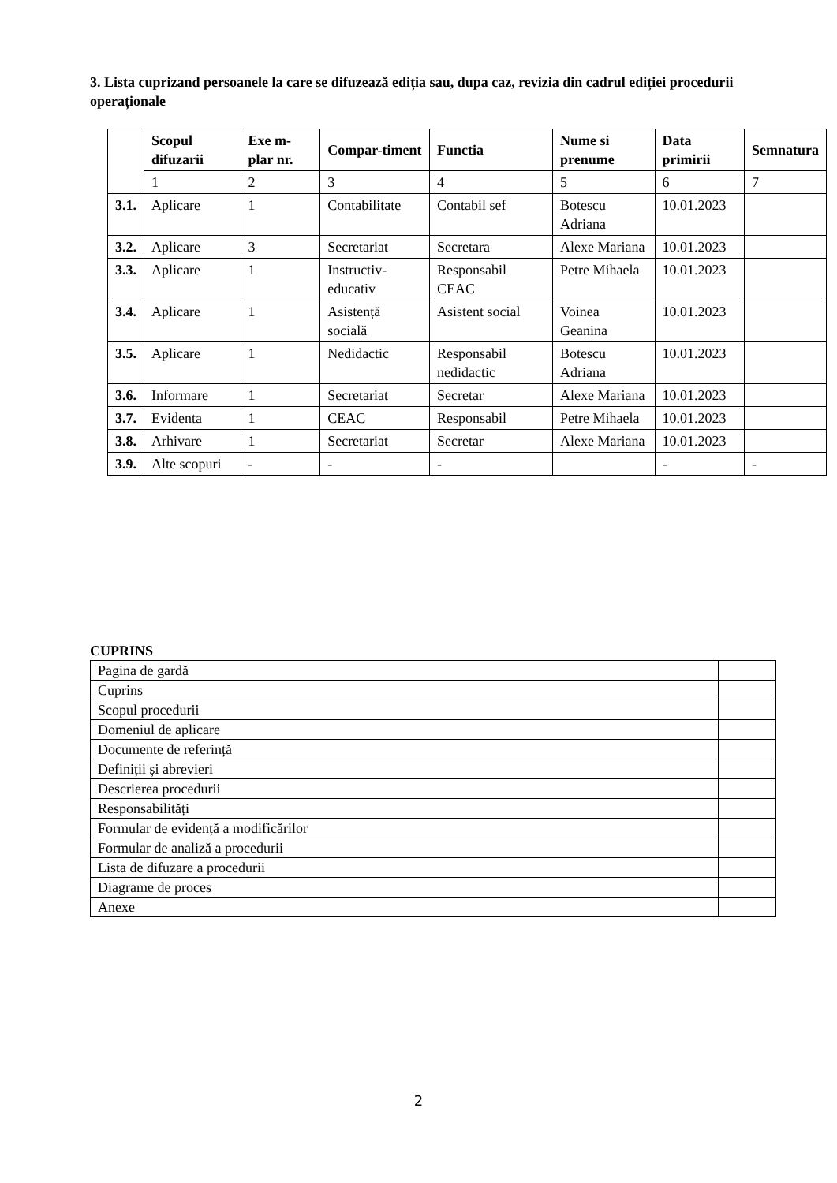3. Lista cuprizand persoanele la care se difuzează ediția sau, dupa caz, revizia din cadrul ediției procedurii operaționale
| | Scopul difuzarii | Exe m-plar nr. | Compar-timent | Functia | Nume si prenume | Data primirii | Semnatura |
| --- | --- | --- | --- | --- | --- | --- | --- |
| | 1 | 2 | 3 | 4 | 5 | 6 | 7 |
| 3.1. | Aplicare | 1 | Contabilitate | Contabil sef | Botescu Adriana | 10.01.2023 | |
| 3.2. | Aplicare | 3 | Secretariat | Secretara | Alexe Mariana | 10.01.2023 | |
| 3.3. | Aplicare | 1 | Instructiv-educativ | Responsabil CEAC | Petre Mihaela | 10.01.2023 | |
| 3.4. | Aplicare | 1 | Asistență socială | Asistent social | Voinea Geanina | 10.01.2023 | |
| 3.5. | Aplicare | 1 | Nedidactic | Responsabil nedidactic | Botescu Adriana | 10.01.2023 | |
| 3.6. | Informare | 1 | Secretariat | Secretar | Alexe Mariana | 10.01.2023 | |
| 3.7. | Evidenta | 1 | CEAC | Responsabil | Petre Mihaela | 10.01.2023 | |
| 3.8. | Arhivare | 1 | Secretariat | Secretar | Alexe Mariana | 10.01.2023 | |
| 3.9. | Alte scopuri | - | - | - | | - | - |
CUPRINS
| Pagina de gardă | |
| Cuprins | |
| Scopul procedurii | |
| Domeniul de aplicare | |
| Documente de referință | |
| Definiții și abrevieri | |
| Descrierea procedurii | |
| Responsabilități | |
| Formular de evidență a modificărilor | |
| Formular de analiză a procedurii | |
| Lista de difuzare a procedurii | |
| Diagrame de proces | |
| Anexe | |
2